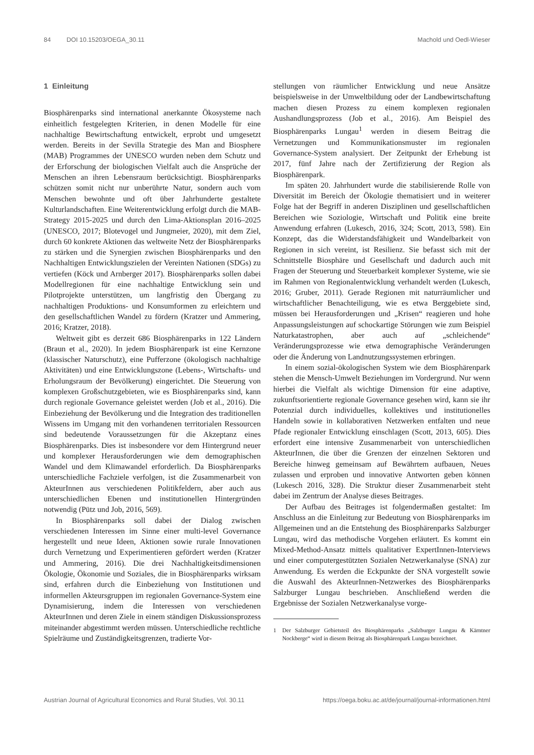84 DOI 10.15203/OEGA_30.11 Machold und Oedl-Wieser
1 Einleitung
Biosphärenparks sind international anerkannte Ökosysteme nach einheitlich festgelegten Kriterien, in denen Modelle für eine nachhaltige Bewirtschaftung entwickelt, erprobt und umgesetzt werden. Bereits in der Sevilla Strategie des Man and Biosphere (MAB) Programmes der UNESCO wurden neben dem Schutz und der Erforschung der biologischen Vielfalt auch die Ansprüche der Menschen an ihren Lebensraum berücksichtigt. Biosphärenparks schützen somit nicht nur unberührte Natur, sondern auch vom Menschen bewohnte und oft über Jahrhunderte gestaltete Kulturlandschaften. Eine Weiterentwicklung erfolgt durch die MAB-Strategy 2015-2025 und durch den Lima-Aktionsplan 2016–2025 (UNESCO, 2017; Blotevogel und Jungmeier, 2020), mit dem Ziel, durch 60 konkrete Aktionen das weltweite Netz der Biosphärenparks zu stärken und die Synergien zwischen Biosphärenparks und den Nachhaltigen Entwicklungszielen der Vereinten Nationen (SDGs) zu vertiefen (Köck und Arnberger 2017). Biosphärenparks sollen dabei Modellregionen für eine nachhaltige Entwicklung sein und Pilotprojekte unterstützen, um langfristig den Übergang zu nachhaltigen Produktions- und Konsumformen zu erleichtern und den gesellschaftlichen Wandel zu fördern (Kratzer und Ammering, 2016; Kratzer, 2018).
Weltweit gibt es derzeit 686 Biosphärenparks in 122 Ländern (Braun et al., 2020). In jedem Biosphärenpark ist eine Kernzone (klassischer Naturschutz), eine Pufferzone (ökologisch nachhaltige Aktivitäten) und eine Entwicklungszone (Lebens-, Wirtschafts- und Erholungsraum der Bevölkerung) eingerichtet. Die Steuerung von komplexen Großschutzgebieten, wie es Biosphärenparks sind, kann durch regionale Governance geleistet werden (Job et al., 2016). Die Einbeziehung der Bevölkerung und die Integration des traditionellen Wissens im Umgang mit den vorhandenen territorialen Ressourcen sind bedeutende Voraussetzungen für die Akzeptanz eines Biosphärenparks. Dies ist insbesondere vor dem Hintergrund neuer und komplexer Herausforderungen wie dem demographischen Wandel und dem Klimawandel erforderlich. Da Biosphärenparks unterschiedliche Fachziele verfolgen, ist die Zusammenarbeit von AkteurInnen aus verschiedenen Politikfeldern, aber auch aus unterschiedlichen Ebenen und institutionellen Hintergründen notwendig (Pütz und Job, 2016, 569).
In Biosphärenparks soll dabei der Dialog zwischen verschiedenen Interessen im Sinne einer multi-level Governance hergestellt und neue Ideen, Aktionen sowie rurale Innovationen durch Vernetzung und Experimentieren gefördert werden (Kratzer und Ammering, 2016). Die drei Nachhaltigkeitsdimensionen Ökologie, Ökonomie und Soziales, die in Biosphärenparks wirksam sind, erfahren durch die Einbeziehung von Institutionen und informellen Akteursgruppen im regionalen Governance-System eine Dynamisierung, indem die Interessen von verschiedenen AkteurInnen und deren Ziele in einem ständigen Diskussionsprozess miteinander abgestimmt werden müssen. Unterschiedliche rechtliche Spielräume und Zuständigkeitsgrenzen, tradierte Vor-
stellungen von räumlicher Entwicklung und neue Ansätze beispielsweise in der Umweltbildung oder der Landbewirtschaftung machen diesen Prozess zu einem komplexen regionalen Aushandlungsprozess (Job et al., 2016). Am Beispiel des Biosphärenparks Lungau<sup>1</sup> werden in diesem Beitrag die Vernetzungen und Kommunikationsmuster im regionalen Governance-System analysiert. Der Zeitpunkt der Erhebung ist 2017, fünf Jahre nach der Zertifizierung der Region als Biosphärenpark.
Im späten 20. Jahrhundert wurde die stabilisierende Rolle von Diversität im Bereich der Ökologie thematisiert und in weiterer Folge hat der Begriff in anderen Disziplinen und gesellschaftlichen Bereichen wie Soziologie, Wirtschaft und Politik eine breite Anwendung erfahren (Lukesch, 2016, 324; Scott, 2013, 598). Ein Konzept, das die Widerstandsfähigkeit und Wandelbarkeit von Regionen in sich vereint, ist Resilienz. Sie befasst sich mit der Schnittstelle Biosphäre und Gesellschaft und dadurch auch mit Fragen der Steuerung und Steuerbarkeit komplexer Systeme, wie sie im Rahmen von Regionalentwicklung verhandelt werden (Lukesch, 2016; Gruber, 2011). Gerade Regionen mit naturräumlicher und wirtschaftlicher Benachteiligung, wie es etwa Berggebiete sind, müssen bei Herausforderungen und „Krisen“ reagieren und hohe Anpassungsleistungen auf schockartige Störungen wie zum Beispiel Naturkatastrophen, aber auch auf „schleichende“ Veränderungsprozesse wie etwa demographische Veränderungen oder die Änderung von Landnutzungssystemen erbringen.
In einem sozial-ökologischen System wie dem Biosphärenpark stehen die Mensch-Umwelt Beziehungen im Vordergrund. Nur wenn hierbei die Vielfalt als wichtige Dimension für eine adaptive, zukunftsorientierte regionale Governance gesehen wird, kann sie ihr Potenzial durch individuelles, kollektives und institutionelles Handeln sowie in kollaborativen Netzwerken entfalten und neue Pfade regionaler Entwicklung einschlagen (Scott, 2013, 605). Dies erfordert eine intensive Zusammenarbeit von unterschiedlichen AkteurInnen, die über die Grenzen der einzelnen Sektoren und Bereiche hinweg gemeinsam auf Bewährtem aufbauen, Neues zulassen und erproben und innovative Antworten geben können (Lukesch 2016, 328). Die Struktur dieser Zusammenarbeit steht dabei im Zentrum der Analyse dieses Beitrages.
Der Aufbau des Beitrages ist folgendermaßen gestaltet: Im Anschluss an die Einleitung zur Bedeutung von Biosphärenparks im Allgemeinen und an die Entstehung des Biosphärenparks Salzburger Lungau, wird das methodische Vorgehen erläutert. Es kommt ein Mixed-Method-Ansatz mittels qualitativer ExpertInnen-Interviews und einer computergestützten Sozialen Netzwerkanalyse (SNA) zur Anwendung. Es werden die Eckpunkte der SNA vorgestellt sowie die Auswahl des AkteurInnen-Netzwerkes des Biosphärenparks Salzburger Lungau beschrieben. Anschließend werden die Ergebnisse der Sozialen Netzwerkanalyse vorge-
1 Der Salzburger Gebietsteil des Biosphärenparks „Salzburger Lungau & Kärntner Nockberge“ wird in diesem Beitrag als Biosphärenpark Lungau bezeichnet.
Austrian Journal of Agricultural Economics and Rural Studies, Vol. 30.11 https://oega.boku.ac.at/de/journal/journal-informationen.html